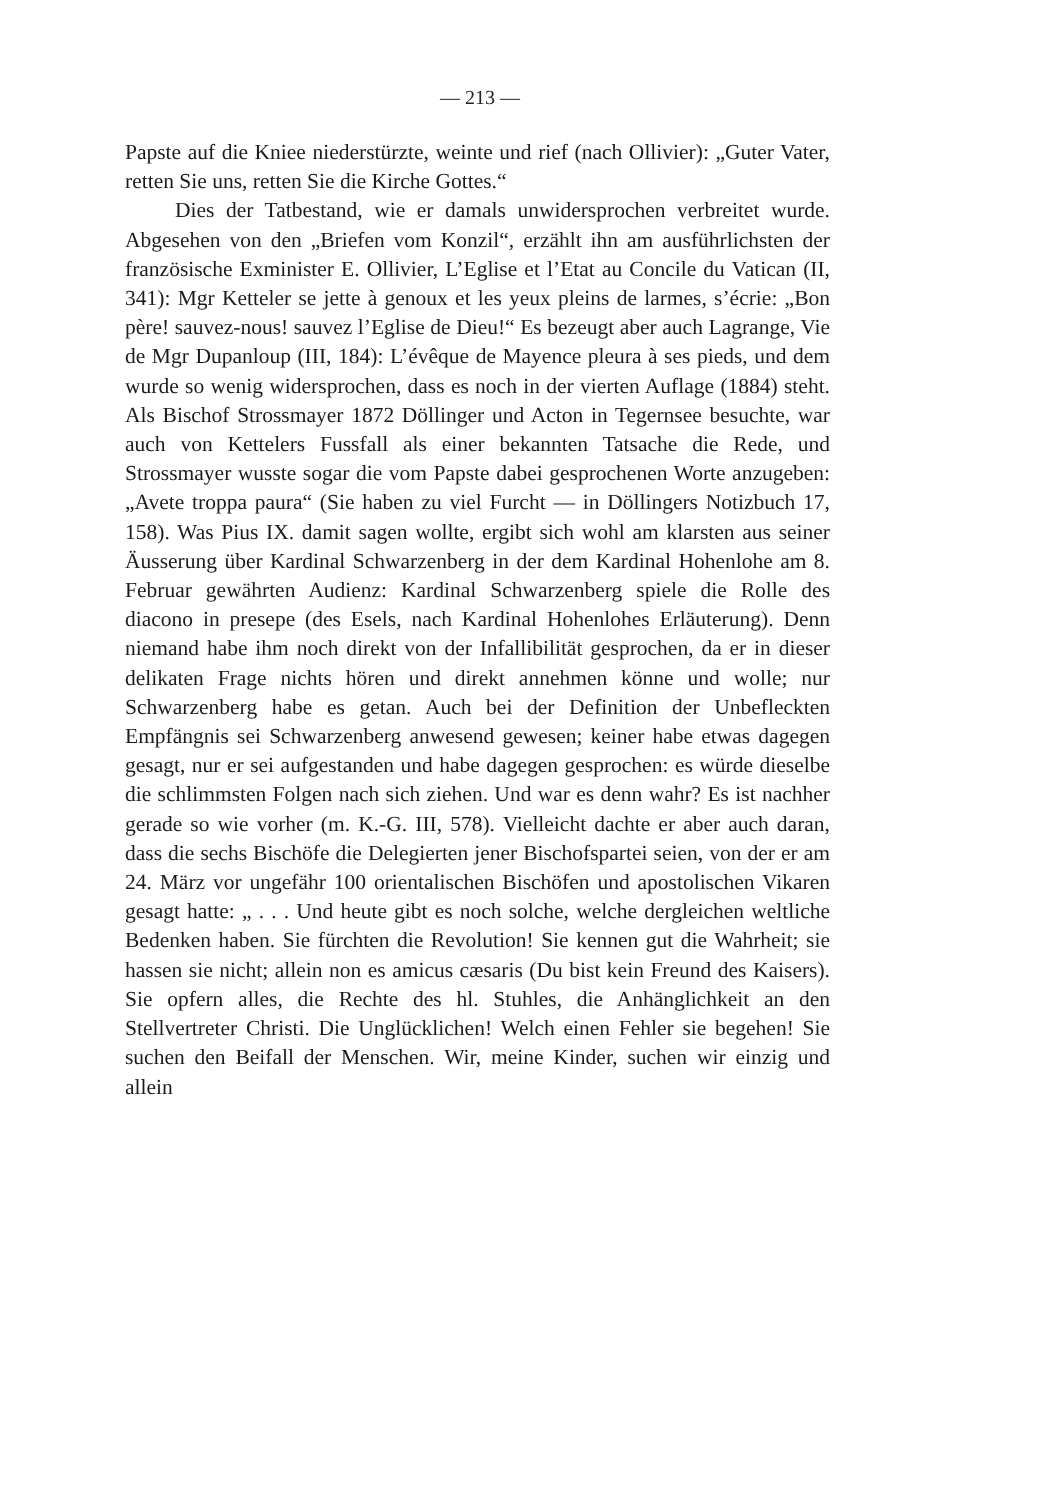— 213 —
Papste auf die Kniee niederstürzte, weinte und rief (nach Ollivier): „Guter Vater, retten Sie uns, retten Sie die Kirche Gottes.“
Dies der Tatbestand, wie er damals unwidersprochen verbreitet wurde. Abgesehen von den „Briefen vom Konzil“, erzählt ihn am ausführlichsten der französische Exminister E. Ollivier, L’Eglise et l’Etat au Concile du Vatican (II, 341): Mgr Ketteler se jette à genoux et les yeux pleins de larmes, s’écrie: „Bon père! sauvez-nous! sauvez l’Eglise de Dieu!“ Es bezeugt aber auch Lagrange, Vie de Mgr Dupanloup (III, 184): L’évêque de Mayence pleura à ses pieds, und dem wurde so wenig widersprochen, dass es noch in der vierten Auflage (1884) steht. Als Bischof Strossmayer 1872 Döllinger und Acton in Tegernsee besuchte, war auch von Kettelers Fussfall als einer bekannten Tatsache die Rede, und Strossmayer wusste sogar die vom Papste dabei gesprochenen Worte anzugeben: „Avete troppa paura“ (Sie haben zu viel Furcht — in Döllingers Notizbuch 17, 158). Was Pius IX. damit sagen wollte, ergibt sich wohl am klarsten aus seiner Äusserung über Kardinal Schwarzenberg in der dem Kardinal Hohenlohe am 8. Februar gewährten Audienz: Kardinal Schwarzenberg spiele die Rolle des diacono in presepe (des Esels, nach Kardinal Hohenlohes Erläuterung). Denn niemand habe ihm noch direkt von der Infallibilität gesprochen, da er in dieser delikaten Frage nichts hören und direkt annehmen könne und wolle; nur Schwarzenberg habe es getan. Auch bei der Definition der Unbefleckten Empfängnis sei Schwarzenberg anwesend gewesen; keiner habe etwas dagegen gesagt, nur er sei aufgestanden und habe dagegen gesprochen: es würde dieselbe die schlimmsten Folgen nach sich ziehen. Und war es denn wahr? Es ist nachher gerade so wie vorher (m. K.-G. III, 578). Vielleicht dachte er aber auch daran, dass die sechs Bischöfe die Delegierten jener Bischofspartei seien, von der er am 24. März vor ungefähr 100 orientalischen Bischöfen und apostolischen Vikaren gesagt hatte: „ . . . Und heute gibt es noch solche, welche dergleichen weltliche Bedenken haben. Sie fürchten die Revolution! Sie kennen gut die Wahrheit; sie hassen sie nicht; allein non es amicus cæsaris (Du bist kein Freund des Kaisers). Sie opfern alles, die Rechte des hl. Stuhles, die Anhänglichkeit an den Stellvertreter Christi. Die Unglücklichen! Welch einen Fehler sie begehen! Sie suchen den Beifall der Menschen. Wir, meine Kinder, suchen wir einzig und allein